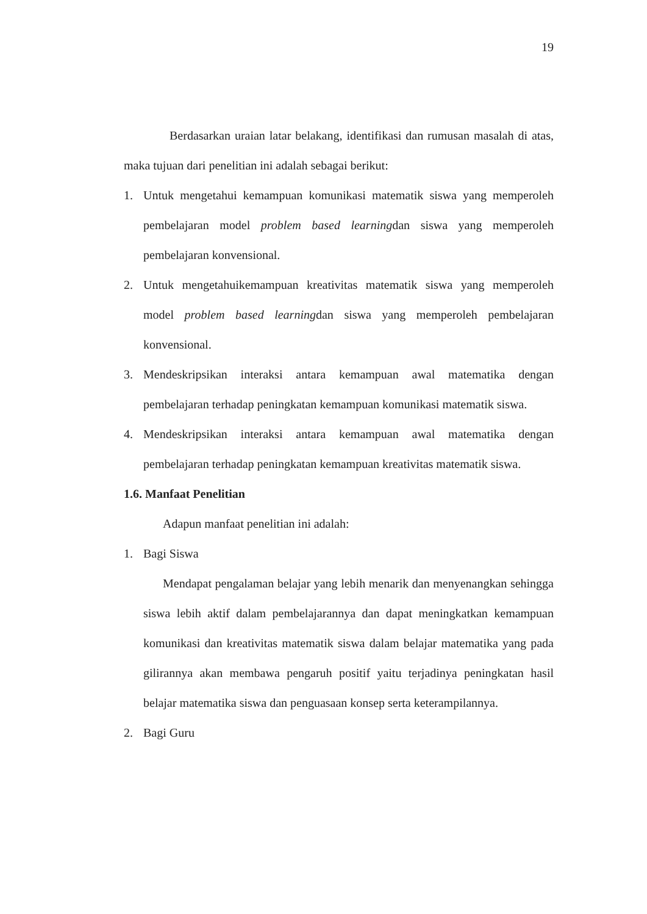19
Berdasarkan uraian latar belakang, identifikasi dan rumusan masalah di atas, maka tujuan dari penelitian ini adalah sebagai berikut:
1. Untuk mengetahui kemampuan komunikasi matematik siswa yang memperoleh pembelajaran model problem based learningdan siswa yang memperoleh pembelajaran konvensional.
2. Untuk mengetahuikemampuan kreativitas matematik siswa yang memperoleh model problem based learningdan siswa yang memperoleh pembelajaran konvensional.
3. Mendeskripsikan interaksi antara kemampuan awal matematika dengan pembelajaran terhadap peningkatan kemampuan komunikasi matematik siswa.
4. Mendeskripsikan interaksi antara kemampuan awal matematika dengan pembelajaran terhadap peningkatan kemampuan kreativitas matematik siswa.
1.6. Manfaat Penelitian
Adapun manfaat penelitian ini adalah:
1. Bagi Siswa
Mendapat pengalaman belajar yang lebih menarik dan menyenangkan sehingga siswa lebih aktif dalam pembelajarannya dan dapat meningkatkan kemampuan komunikasi dan kreativitas matematik siswa dalam belajar matematika yang pada gilirannya akan membawa pengaruh positif yaitu terjadinya peningkatan hasil belajar matematika siswa dan penguasaan konsep serta keterampilannya.
2. Bagi Guru